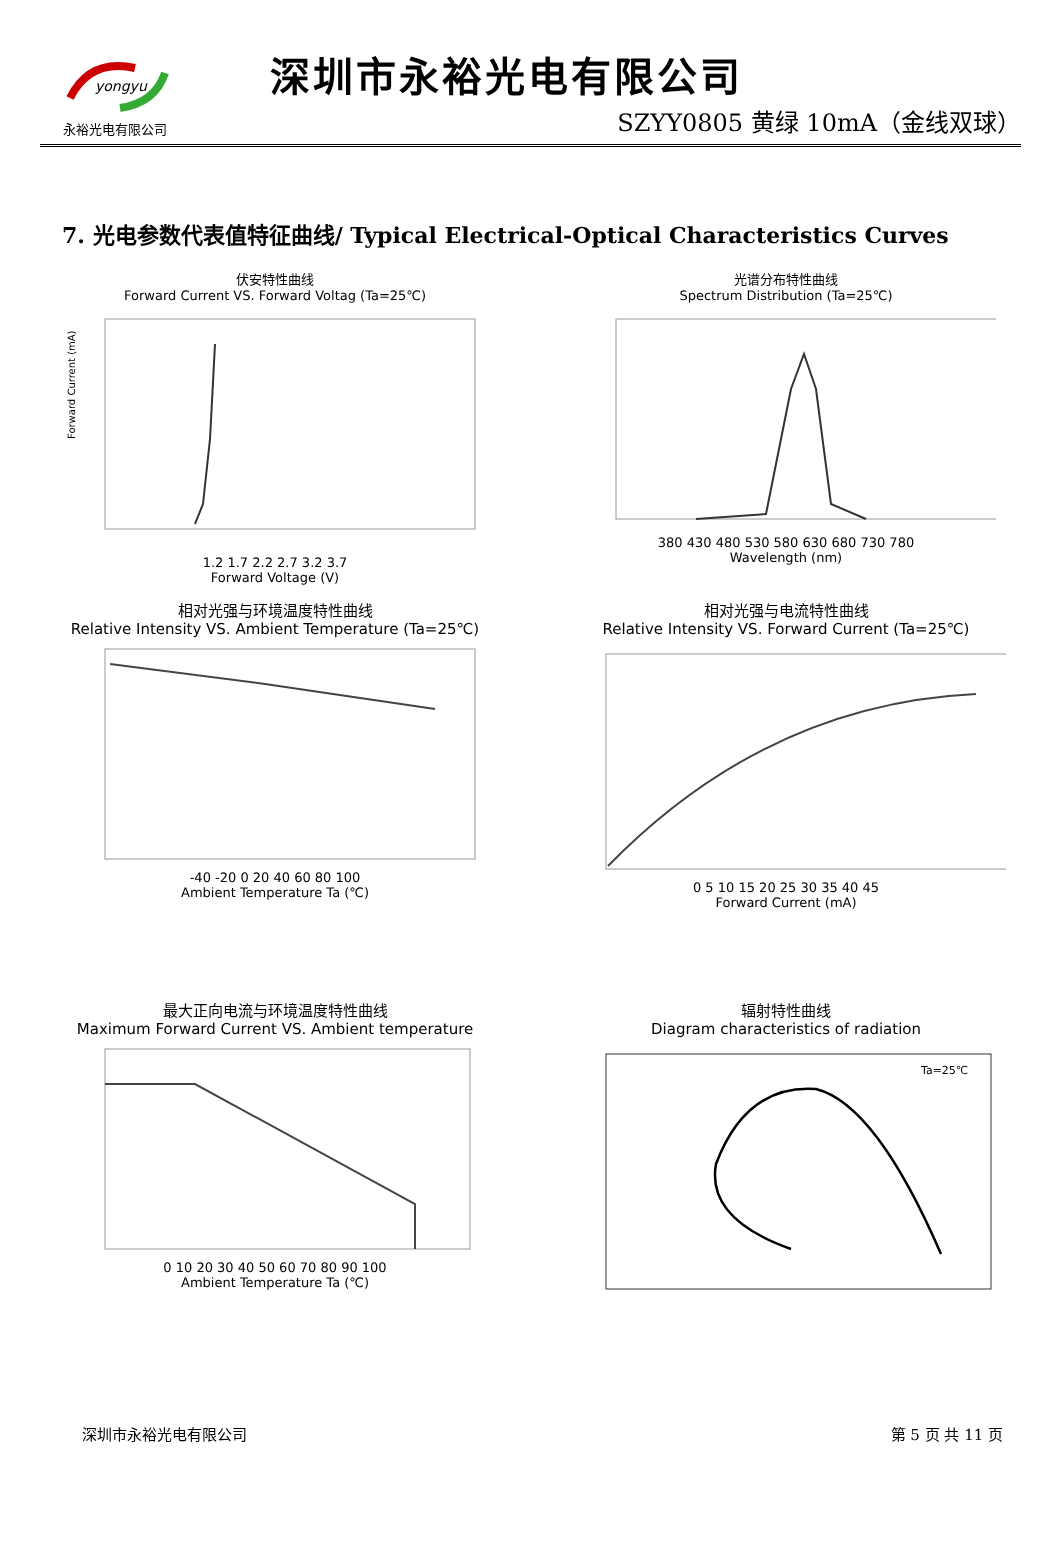yongyu
永裕光电有限公司
深圳市永裕光电有限公司
SZYY0805 黄绿 10mA（金线双球）
7. 光电参数代表值特征曲线/ Typical Electrical-Optical Characteristics Curves
伏安特性曲线
Forward Current VS. Forward Voltag (Ta=25℃)
Forward Current (mA)
1.2 1.7 2.2 2.7 3.2 3.7
Forward Voltage (V)
光谱分布特性曲线
Spectrum Distribution (Ta=25℃)
380 430 480 530 580 630 680 730 780
Wavelength (nm)
相对光强与环境温度特性曲线
Relative Intensity VS. Ambient Temperature (Ta=25℃)
-40 -20 0 20 40 60 80 100
Ambient Temperature Ta (℃)
相对光强与电流特性曲线
Relative Intensity VS. Forward Current (Ta=25℃)
0 5 10 15 20 25 30 35 40 45
Forward Current (mA)
最大正向电流与环境温度特性曲线
Maximum Forward Current VS. Ambient temperature
0 10 20 30 40 50 60 70 80 90 100
Ambient Temperature Ta (℃)
辐射特性曲线
Diagram characteristics of radiation
Ta=25℃
深圳市永裕光电有限公司 第 5 页 共 11 页